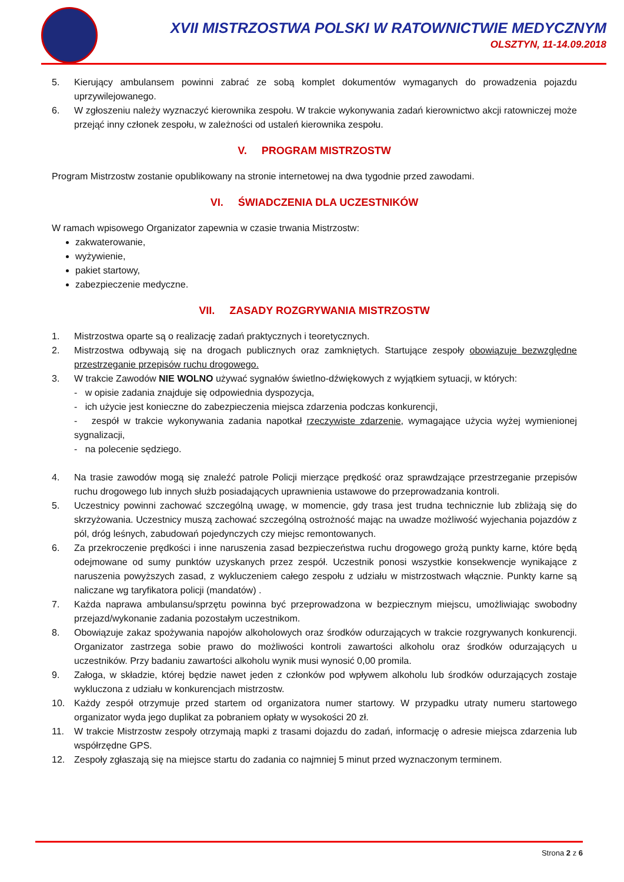XVII MISTRZOSTWA POLSKI W RATOWNICTWIE MEDYCZNYM
OLSZTYN, 11-14.09.2018
5. Kierujący ambulansem powinni zabrać ze sobą komplet dokumentów wymaganych do prowadzenia pojazdu uprzywilejowanego.
6. W zgłoszeniu należy wyznaczyć kierownika zespołu. W trakcie wykonywania zadań kierownictwo akcji ratowniczej może przejąć inny członek zespołu, w zależności od ustaleń kierownika zespołu.
V. PROGRAM MISTRZOSTW
Program Mistrzostw zostanie opublikowany na stronie internetowej na dwa tygodnie przed zawodami.
VI. ŚWIADCZENIA DLA UCZESTNIKÓW
W ramach wpisowego Organizator zapewnia w czasie trwania Mistrzostw:
zakwaterowanie,
wyżywienie,
pakiet startowy,
zabezpieczenie medyczne.
VII. ZASADY ROZGRYWANIA MISTRZOSTW
1. Mistrzostwa oparte są o realizację zadań praktycznych i teoretycznych.
2. Mistrzostwa odbywają się na drogach publicznych oraz zamkniętych. Startujące zespoły obowiązuje bezwzględne przestrzeganie przepisów ruchu drogowego.
3. W trakcie Zawodów NIE WOLNO używać sygnałów świetlno-dźwiękowych z wyjątkiem sytuacji, w których:
- w opisie zadania znajduje się odpowiednia dyspozycja,
- ich użycie jest konieczne do zabezpieczenia miejsca zdarzenia podczas konkurencji,
- zespół w trakcie wykonywania zadania napotkał rzeczywiste zdarzenie, wymagające użycia wyżej wymienionej sygnalizacji,
- na polecenie sędziego.
4. Na trasie zawodów mogą się znaleźć patrole Policji mierzące prędkość oraz sprawdzające przestrzeganie przepisów ruchu drogowego lub innych służb posiadających uprawnienia ustawowe do przeprowadzania kontroli.
5. Uczestnicy powinni zachować szczególną uwagę, w momencie, gdy trasa jest trudna technicznie lub zbliżają się do skrzyżowania. Uczestnicy muszą zachować szczególną ostrożność mając na uwadze możliwość wyjechania pojazdów z pól, dróg leśnych, zabudowań pojedynczych czy miejsc remontowanych.
6. Za przekroczenie prędkości i inne naruszenia zasad bezpieczeństwa ruchu drogowego grożą punkty karne, które będą odejmowane od sumy punktów uzyskanych przez zespół. Uczestnik ponosi wszystkie konsekwencje wynikające z naruszenia powyższych zasad, z wykluczeniem całego zespołu z udziału w mistrzostwach włącznie. Punkty karne są naliczane wg taryfikatora policji (mandatów) .
7. Każda naprawa ambulansu/sprzętu powinna być przeprowadzona w bezpiecznym miejscu, umożliwiając swobodny przejazd/wykonanie zadania pozostałym uczestnikom.
8. Obowiązuje zakaz spożywania napojów alkoholowych oraz środków odurzających w trakcie rozgrywanych konkurencji. Organizator zastrzega sobie prawo do możliwości kontroli zawartości alkoholu oraz środków odurzających u uczestników. Przy badaniu zawartości alkoholu wynik musi wynosić 0,00 promila.
9. Załoga, w składzie, której będzie nawet jeden z członków pod wpływem alkoholu lub środków odurzających zostaje wykluczona z udziału w konkurencjach mistrzostw.
10. Każdy zespół otrzymuje przed startem od organizatora numer startowy. W przypadku utraty numeru startowego organizator wyda jego duplikat za pobraniem opłaty w wysokości 20 zł.
11. W trakcie Mistrzostw zespoły otrzymają mapki z trasami dojazdu do zadań, informację o adresie miejsca zdarzenia lub współrzędne GPS.
12. Zespoły zgłaszają się na miejsce startu do zadania co najmniej 5 minut przed wyznaczonym terminem.
Strona 2 z 6